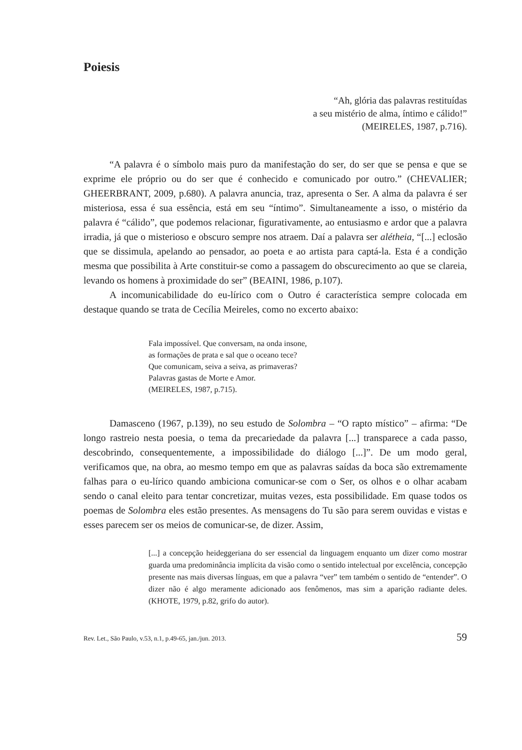Poiesis
“Ah, glória das palavras restituídas
a seu mistério de alma, íntimo e cálido!”
(MEIRELES, 1987, p.716).
“A palavra é o símbolo mais puro da manifestação do ser, do ser que se pensa e que se exprime ele próprio ou do ser que é conhecido e comunicado por outro.” (CHEVALIER; GHEERBRANT, 2009, p.680). A palavra anuncia, traz, apresenta o Ser. A alma da palavra é ser misteriosa, essa é sua essência, está em seu “íntimo”. Simultaneamente a isso, o mistério da palavra é “cálido”, que podemos relacionar, figurativamente, ao entusiasmo e ardor que a palavra irradia, já que o misterioso e obscuro sempre nos atraem. Daí a palavra ser alétheia, “[...] eclosão que se dissimula, apelando ao pensador, ao poeta e ao artista para captá-la. Esta é a condição mesma que possibilita à Arte constituir-se como a passagem do obscurecimento ao que se clareia, levando os homens à proximidade do ser” (BEAINI, 1986, p.107).
A incomunicabilidade do eu-lírico com o Outro é característica sempre colocada em destaque quando se trata de Cecília Meireles, como no excerto abaixo:
Fala impossível. Que conversam, na onda insone,
as formações de prata e sal que o oceano tece?
Que comunicam, seiva a seiva, as primaveras?
Palavras gastas de Morte e Amor.
(MEIRELES, 1987, p.715).
Damasceno (1967, p.139), no seu estudo de Solombra – “O rapto místico” – afirma: “De longo rastreio nesta poesia, o tema da precariedade da palavra [...] transparece a cada passo, descobrindo, consequentemente, a impossibilidade do diálogo [...]”. De um modo geral, verificamos que, na obra, ao mesmo tempo em que as palavras saídas da boca são extremamente falhas para o eu-lírico quando ambiciona comunicar-se com o Ser, os olhos e o olhar acabam sendo o canal eleito para tentar concretizar, muitas vezes, esta possibilidade. Em quase todos os poemas de Solombra eles estão presentes. As mensagens do Tu são para serem ouvidas e vistas e esses parecem ser os meios de comunicar-se, de dizer. Assim,
[...] a concepção heideggeriana do ser essencial da linguagem enquanto um dizer como mostrar guarda uma predominância implícita da visão como o sentido intelectual por excelência, concepção presente nas mais diversas línguas, em que a palavra “ver” tem também o sentido de “entender”. O dizer não é algo meramente adicionado aos fenômenos, mas sim a aparição radiante deles. (KHOTE, 1979, p.82, grifo do autor).
Rev. Let., São Paulo, v.53, n.1, p.49-65, jan./jun. 2013. 59